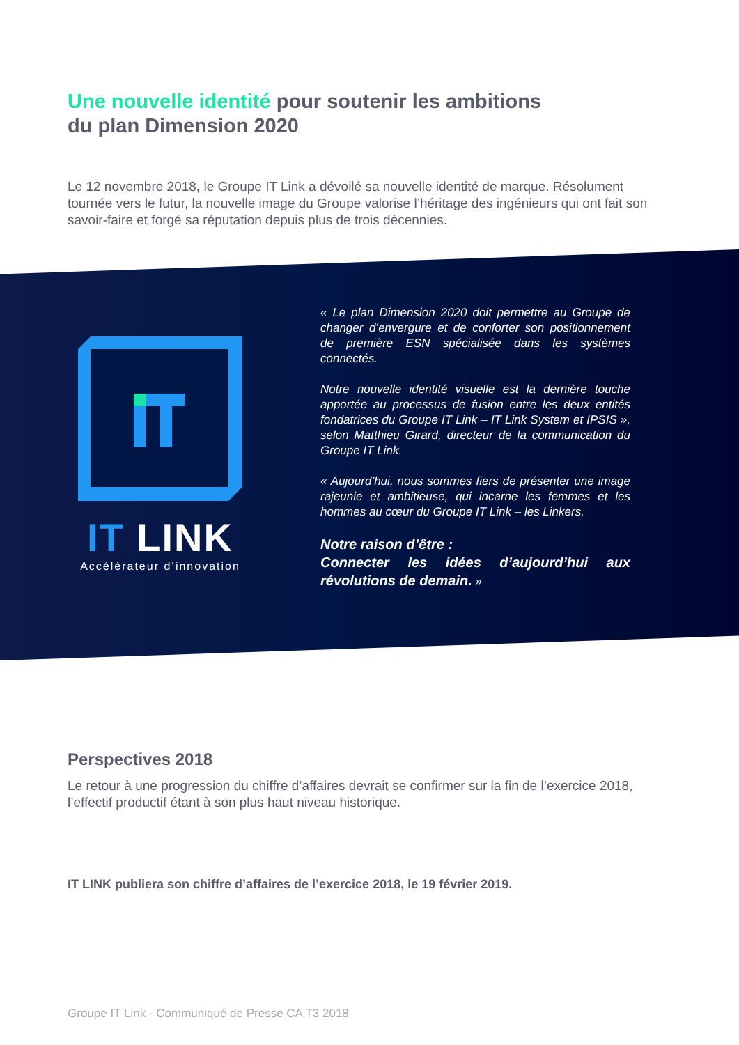Une nouvelle identité pour soutenir les ambitions
du plan Dimension 2020
Le 12 novembre 2018, le Groupe IT Link a dévoilé sa nouvelle identité de marque. Résolument tournée vers le futur, la nouvelle image du Groupe valorise l’héritage des ingénieurs qui ont fait son savoir-faire et forgé sa réputation depuis plus de trois décennies.
IT LINK
Accélérateur d’innovation
« Le plan Dimension 2020 doit permettre au Groupe de changer d’envergure et de conforter son positionnement de première ESN spécialisée dans les systèmes connectés.
Notre nouvelle identité visuelle est la dernière touche apportée au processus de fusion entre les deux entités fondatrices du Groupe IT Link – IT Link System et IPSIS », selon Matthieu Girard, directeur de la communication du Groupe IT Link.
« Aujourd’hui, nous sommes fiers de présenter une image rajeunie et ambitieuse, qui incarne les femmes et les hommes au cœur du Groupe IT Link – les Linkers.
Notre raison d’être :
Connecter les idées d’aujourd’hui aux révolutions de demain. »
Perspectives 2018
Le retour à une progression du chiffre d’affaires devrait se confirmer sur la fin de l’exercice 2018, l’effectif productif étant à son plus haut niveau historique.
IT LINK publiera son chiffre d’affaires de l’exercice 2018, le 19 février 2019.
Groupe IT Link - Communiqué de Presse CA T3 2018